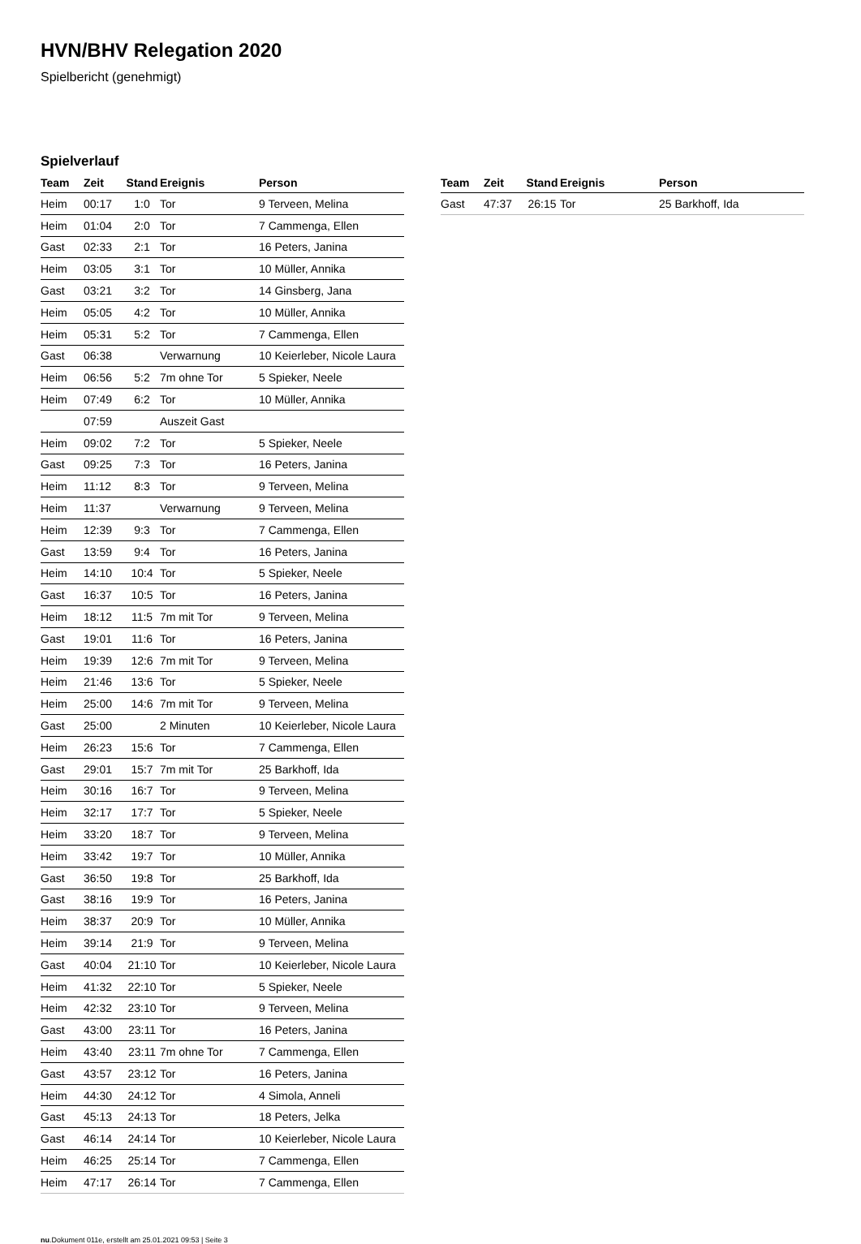HVN/BHV Relegation 2020
Spielbericht (genehmigt)
Spielverlauf
| Team | Zeit | Stand | Ereignis | Person |
| --- | --- | --- | --- | --- |
| Heim | 00:17 | 1:0 | Tor | 9 Terveen, Melina |
| Heim | 01:04 | 2:0 | Tor | 7 Cammenga, Ellen |
| Gast | 02:33 | 2:1 | Tor | 16 Peters, Janina |
| Heim | 03:05 | 3:1 | Tor | 10 Müller, Annika |
| Gast | 03:21 | 3:2 | Tor | 14 Ginsberg, Jana |
| Heim | 05:05 | 4:2 | Tor | 10 Müller, Annika |
| Heim | 05:31 | 5:2 | Tor | 7 Cammenga, Ellen |
| Gast | 06:38 | | Verwarnung | 10 Keierleber, Nicole Laura |
| Heim | 06:56 | 5:2 | 7m ohne Tor | 5 Spieker, Neele |
| Heim | 07:49 | 6:2 | Tor | 10 Müller, Annika |
| | 07:59 | | Auszeit Gast | |
| Heim | 09:02 | 7:2 | Tor | 5 Spieker, Neele |
| Gast | 09:25 | 7:3 | Tor | 16 Peters, Janina |
| Heim | 11:12 | 8:3 | Tor | 9 Terveen, Melina |
| Heim | 11:37 | | Verwarnung | 9 Terveen, Melina |
| Heim | 12:39 | 9:3 | Tor | 7 Cammenga, Ellen |
| Gast | 13:59 | 9:4 | Tor | 16 Peters, Janina |
| Heim | 14:10 | 10:4 | Tor | 5 Spieker, Neele |
| Gast | 16:37 | 10:5 | Tor | 16 Peters, Janina |
| Heim | 18:12 | 11:5 | 7m mit Tor | 9 Terveen, Melina |
| Gast | 19:01 | 11:6 | Tor | 16 Peters, Janina |
| Heim | 19:39 | 12:6 | 7m mit Tor | 9 Terveen, Melina |
| Heim | 21:46 | 13:6 | Tor | 5 Spieker, Neele |
| Heim | 25:00 | 14:6 | 7m mit Tor | 9 Terveen, Melina |
| Gast | 25:00 | | 2 Minuten | 10 Keierleber, Nicole Laura |
| Heim | 26:23 | 15:6 | Tor | 7 Cammenga, Ellen |
| Gast | 29:01 | 15:7 | 7m mit Tor | 25 Barkhoff, Ida |
| Heim | 30:16 | 16:7 | Tor | 9 Terveen, Melina |
| Heim | 32:17 | 17:7 | Tor | 5 Spieker, Neele |
| Heim | 33:20 | 18:7 | Tor | 9 Terveen, Melina |
| Heim | 33:42 | 19:7 | Tor | 10 Müller, Annika |
| Gast | 36:50 | 19:8 | Tor | 25 Barkhoff, Ida |
| Gast | 38:16 | 19:9 | Tor | 16 Peters, Janina |
| Heim | 38:37 | 20:9 | Tor | 10 Müller, Annika |
| Heim | 39:14 | 21:9 | Tor | 9 Terveen, Melina |
| Gast | 40:04 | 21:10 | Tor | 10 Keierleber, Nicole Laura |
| Heim | 41:32 | 22:10 | Tor | 5 Spieker, Neele |
| Heim | 42:32 | 23:10 | Tor | 9 Terveen, Melina |
| Gast | 43:00 | 23:11 | Tor | 16 Peters, Janina |
| Heim | 43:40 | 23:11 | 7m ohne Tor | 7 Cammenga, Ellen |
| Gast | 43:57 | 23:12 | Tor | 16 Peters, Janina |
| Heim | 44:30 | 24:12 | Tor | 4 Simola, Anneli |
| Gast | 45:13 | 24:13 | Tor | 18 Peters, Jelka |
| Gast | 46:14 | 24:14 | Tor | 10 Keierleber, Nicole Laura |
| Heim | 46:25 | 25:14 | Tor | 7 Cammenga, Ellen |
| Heim | 47:17 | 26:14 | Tor | 7 Cammenga, Ellen |
| Team | Zeit | Stand | Ereignis | Person |
| --- | --- | --- | --- | --- |
| Gast | 47:37 | 26:15 | Tor | 25 Barkhoff, Ida |
nu.Dokument 011e, erstellt am 25.01.2021 09:53 | Seite 3